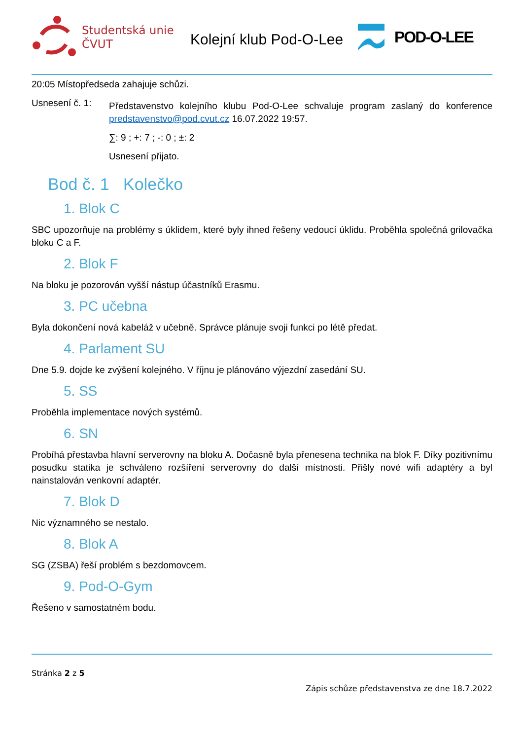Studentská unie
ČVUT
Kolejní klub Pod-O-Lee
POD-O-LEE
20:05 Místopředseda zahajuje schůzi.
Usnesení č. 1:
Představenstvo kolejního klubu Pod-O-Lee schvaluje program zaslaný do konference predstavenstvo@pod.cvut.cz 16.07.2022 19:57.
∑: 9 ; +: 7 ; -: 0 ; ±: 2
Usnesení přijato.
Bod č. 1 Kolečko
1. Blok C
SBC upozorňuje na problémy s úklidem, které byly ihned řešeny vedoucí úklidu. Proběhla společná grilovačka bloku C a F.
2. Blok F
Na bloku je pozorován vyšší nástup účastníků Erasmu.
3. PC učebna
Byla dokončení nová kabeláž v učebně. Správce plánuje svoji funkci po létě předat.
4. Parlament SU
Dne 5.9. dojde ke zvýšení kolejného. V říjnu je plánováno výjezdní zasedání SU.
5. SS
Proběhla implementace nových systémů.
6. SN
Probíhá přestavba hlavní serverovny na bloku A. Dočasně byla přenesena technika na blok F. Díky pozitivnímu posudku statika je schváleno rozšíření serverovny do další místnosti. Přišly nové wifi adaptéry a byl nainstalován venkovní adaptér.
7. Blok D
Nic významného se nestalo.
8. Blok A
SG (ZSBA) řeší problém s bezdomovcem.
9. Pod-O-Gym
Řešeno v samostatném bodu.
Stránka 2 z 5
Zápis schůze představenstva ze dne 18.7.2022